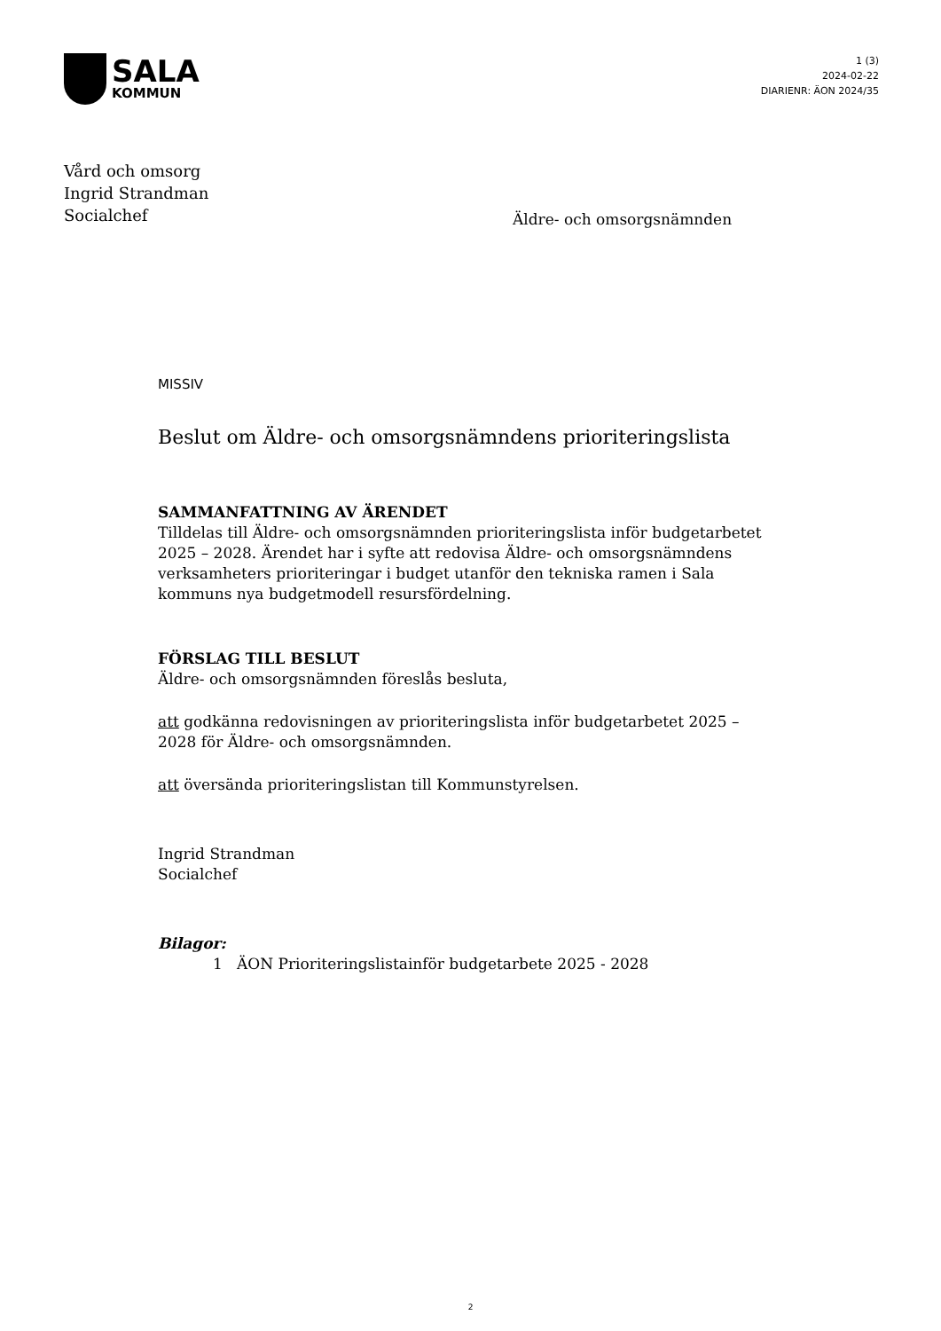SALA
KOMMUN
1 (3)
2024-02-22
DIARIENR: ÄON 2024/35
Vård och omsorg
Ingrid Strandman
Socialchef
Äldre- och omsorgsnämnden
MISSIV
Beslut om Äldre- och omsorgsnämndens prioriteringslista
SAMMANFATTNING AV ÄRENDET
Tilldelas till Äldre- och omsorgsnämnden prioriteringslista inför budgetarbetet 2025 – 2028. Ärendet har i syfte att redovisa Äldre- och omsorgsnämndens verksamheters prioriteringar i budget utanför den tekniska ramen i Sala kommuns nya budgetmodell resursfördelning.
FÖRSLAG TILL BESLUT
Äldre- och omsorgsnämnden föreslås besluta,
att godkänna redovisningen av prioriteringslista inför budgetarbetet 2025 – 2028 för Äldre- och omsorgsnämnden.
att översända prioriteringslistan till Kommunstyrelsen.
Ingrid Strandman
Socialchef
Bilagor:
1 ÄON Prioriteringslistainför budgetarbete 2025 - 2028
2